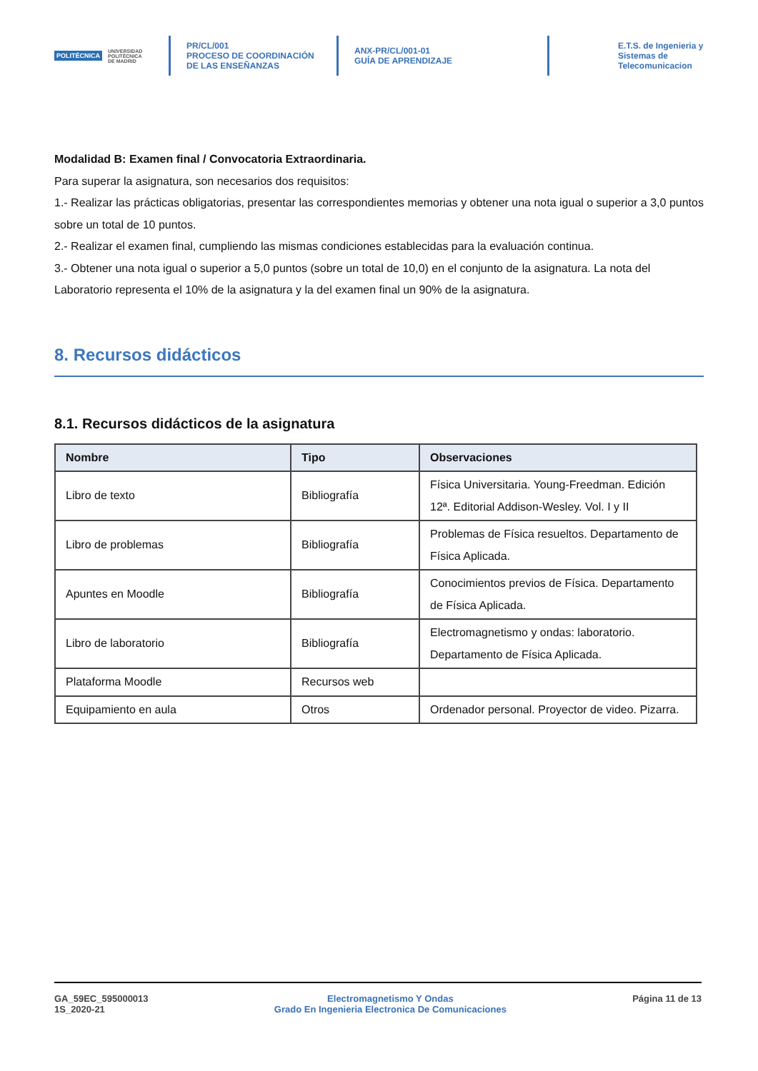POLITÉCNICA UNIVERSIDAD
POLITÉCNICA
DE MADRID
PR/CL/001
PROCESO DE COORDINACIÓN DE LAS ENSEÑANZAS
ANX-PR/CL/001-01
GUÍA DE APRENDIZAJE
E.T.S. de Ingenieria y
Sistemas de
Telecomunicacion
Modalidad B: Examen final / Convocatoria Extraordinaria.
Para superar la asignatura, son necesarios dos requisitos:
1.- Realizar las prácticas obligatorias, presentar las correspondientes memorias y obtener una nota igual o superior a 3,0 puntos sobre un total de 10 puntos.
2.- Realizar el examen final, cumpliendo las mismas condiciones establecidas para la evaluación continua.
3.- Obtener una nota igual o superior a 5,0 puntos (sobre un total de 10,0) en el conjunto de la asignatura. La nota del Laboratorio representa el 10% de la asignatura y la del examen final un 90% de la asignatura.
8. Recursos didácticos
8.1. Recursos didácticos de la asignatura
| Nombre | Tipo | Observaciones |
| --- | --- | --- |
| Libro de texto | Bibliografía | Física Universitaria. Young-Freedman. Edición 12ª. Editorial Addison-Wesley. Vol. I y II |
| Libro de problemas | Bibliografía | Problemas de Física resueltos. Departamento de Física Aplicada. |
| Apuntes en Moodle | Bibliografía | Conocimientos previos de Física. Departamento de Física Aplicada. |
| Libro de laboratorio | Bibliografía | Electromagnetismo y ondas: laboratorio. Departamento de Física Aplicada. |
| Plataforma Moodle | Recursos web | |
| Equipamiento en aula | Otros | Ordenador personal. Proyector de video. Pizarra. |
GA_59EC_595000013
1S_2020-21
Electromagnetismo Y Ondas
Grado En Ingenieria Electronica De Comunicaciones
Página 11 de 13